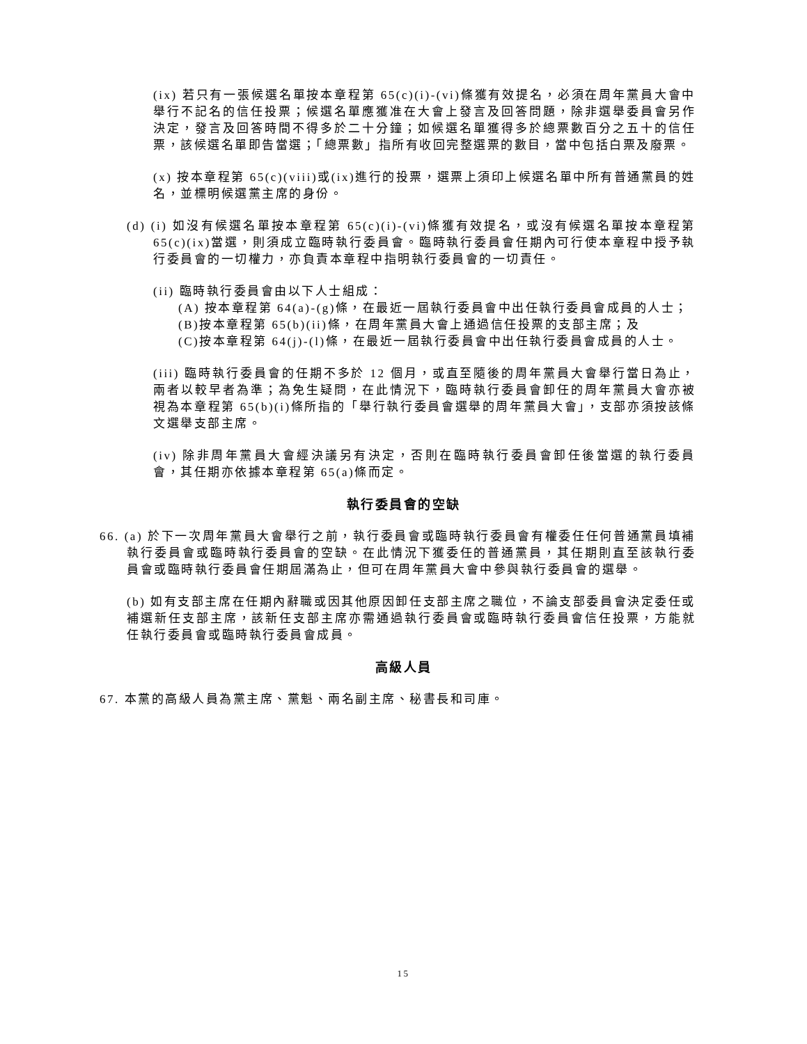(ix) 若只有一張候選名單按本章程第 65(c)(i)-(vi)條獲有效提名，必須在周年黨員大會中舉行不記名的信任投票；候選名單應獲准在大會上發言及回答問題，除非選舉委員會另作決定，發言及回答時間不得多於二十分鐘；如候選名單獲得多於總票數百分之五十的信任票，該候選名單即告當選；「總票數」指所有收回完整選票的數目，當中包括白票及廢票。
(x) 按本章程第 65(c)(viii)或(ix)進行的投票，選票上須印上候選名單中所有普通黨員的姓名，並標明候選黨主席的身份。
(d) (i) 如沒有候選名單按本章程第 65(c)(i)-(vi)條獲有效提名，或沒有候選名單按本章程第 65(c)(ix)當選，則須成立臨時執行委員會。臨時執行委員會任期內可行使本章程中授予執行委員會的一切權力，亦負責本章程中指明執行委員會的一切責任。
(ii) 臨時執行委員會由以下人士組成：
(A) 按本章程第 64(a)-(g)條，在最近一屆執行委員會中出任執行委員會成員的人士；
(B)按本章程第 65(b)(ii)條，在周年黨員大會上通過信任投票的支部主席；及
(C)按本章程第 64(j)-(l)條，在最近一屆執行委員會中出任執行委員會成員的人士。
(iii) 臨時執行委員會的任期不多於 12 個月，或直至隨後的周年黨員大會舉行當日為止，兩者以較早者為準；為免生疑問，在此情況下，臨時執行委員會卸任的周年黨員大會亦被視為本章程第 65(b)(i)條所指的「舉行執行委員會選舉的周年黨員大會」，支部亦須按該條文選舉支部主席。
(iv) 除非周年黨員大會經決議另有決定，否則在臨時執行委員會卸任後當選的執行委員會，其任期亦依據本章程第 65(a)條而定。
執行委員會的空缺
66. (a) 於下一次周年黨員大會舉行之前，執行委員會或臨時執行委員會有權委任任何普通黨員填補執行委員會或臨時執行委員會的空缺。在此情況下獲委任的普通黨員，其任期則直至該執行委員會或臨時執行委員會任期屆滿為止，但可在周年黨員大會中參與執行委員會的選舉。
(b) 如有支部主席在任期內辭職或因其他原因卸任支部主席之職位，不論支部委員會決定委任或補選新任支部主席，該新任支部主席亦需通過執行委員會或臨時執行委員會信任投票，方能就任執行委員會或臨時執行委員會成員。
高級人員
67. 本黨的高級人員為黨主席、黨魁、兩名副主席、秘書長和司庫。
15